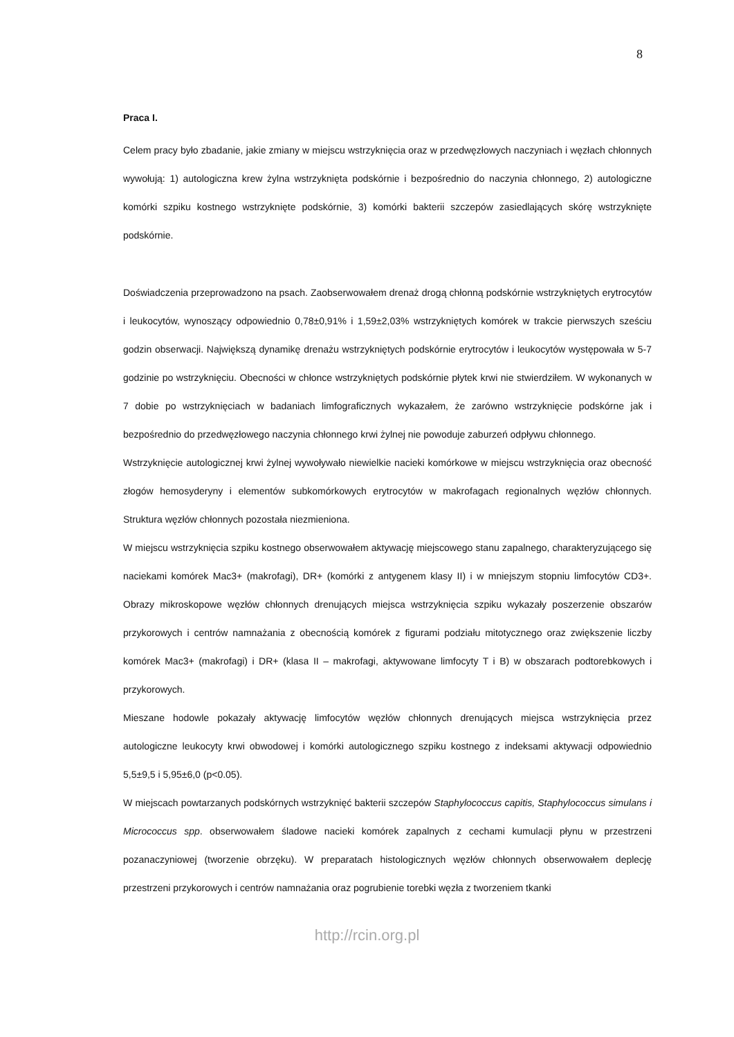8
Praca I.
Celem pracy było zbadanie, jakie zmiany w miejscu wstrzyknięcia oraz w przedwęzłowych naczyniach i węzłach chłonnych wywołują: 1) autologiczna krew żylna wstrzyknięta podskórnie i bezpośrednio do naczynia chłonnego, 2) autologiczne komórki szpiku kostnego wstrzyknięte podskórnie, 3) komórki bakterii szczepów zasiedlających skórę wstrzyknięte podskórnie.
Doświadczenia przeprowadzono na psach. Zaobserwowałem drenaż drogą chłonną podskórnie wstrzykniętych erytrocytów i leukocytów, wynoszący odpowiednio 0,78±0,91% i 1,59±2,03% wstrzykniętych komórek w trakcie pierwszych sześciu godzin obserwacji. Największą dynamikę drenażu wstrzykniętych podskórnie erytrocytów i leukocytów występowała w 5-7 godzinie po wstrzyknięciu. Obecności w chłonce wstrzykniętych podskórnie płytek krwi nie stwierdziłem. W wykonanych w 7 dobie po wstrzyknięciach w badaniach limfograficznych wykazałem, że zarówno wstrzyknięcie podskórne jak i bezpośrednio do przedwęzłowego naczynia chłonnego krwi żylnej nie powoduje zaburzeń odpływu chłonnego.
Wstrzyknięcie autologicznej krwi żylnej wywoływało niewielkie nacieki komórkowe w miejscu wstrzyknięcia oraz obecność złogów hemosyderyny i elementów subkomórkowych erytrocytów w makrofagach regionalnych węzłów chłonnych. Struktura węzłów chłonnych pozostała niezmieniona.
W miejscu wstrzyknięcia szpiku kostnego obserwowałem aktywację miejscowego stanu zapalnego, charakteryzującego się naciekami komórek Mac3+ (makrofagi), DR+ (komórki z antygenem klasy II) i w mniejszym stopniu limfocytów CD3+. Obrazy mikroskopowe węzłów chłonnych drenujących miejsca wstrzyknięcia szpiku wykazały poszerzenie obszarów przykorowych i centrów namnażania z obecnością komórek z figurami podziału mitotycznego oraz zwiększenie liczby komórek Mac3+ (makrofagi) i DR+ (klasa II – makrofagi, aktywowane limfocyty T i B) w obszarach podtorebkowych i przykorowych.
Mieszane hodowle pokazały aktywację limfocytów węzłów chłonnych drenujących miejsca wstrzyknięcia przez autologiczne leukocyty krwi obwodowej i komórki autologicznego szpiku kostnego z indeksami aktywacji odpowiednio 5,5±9,5 i 5,95±6,0 (p<0.05).
W miejscach powtarzanych podskórnych wstrzyknięć bakterii szczepów Staphylococcus capitis, Staphylococcus simulans i Micrococcus spp. obserwowałem śladowe nacieki komórek zapalnych z cechami kumulacji płynu w przestrzeni pozanaczyniowej (tworzenie obrzęku). W preparatach histologicznych węzłów chłonnych obserwowałem deplecję przestrzeni przykorowych i centrów namnażania oraz pogrubienie torebki węzła z tworzeniem tkanki
http://rcin.org.pl